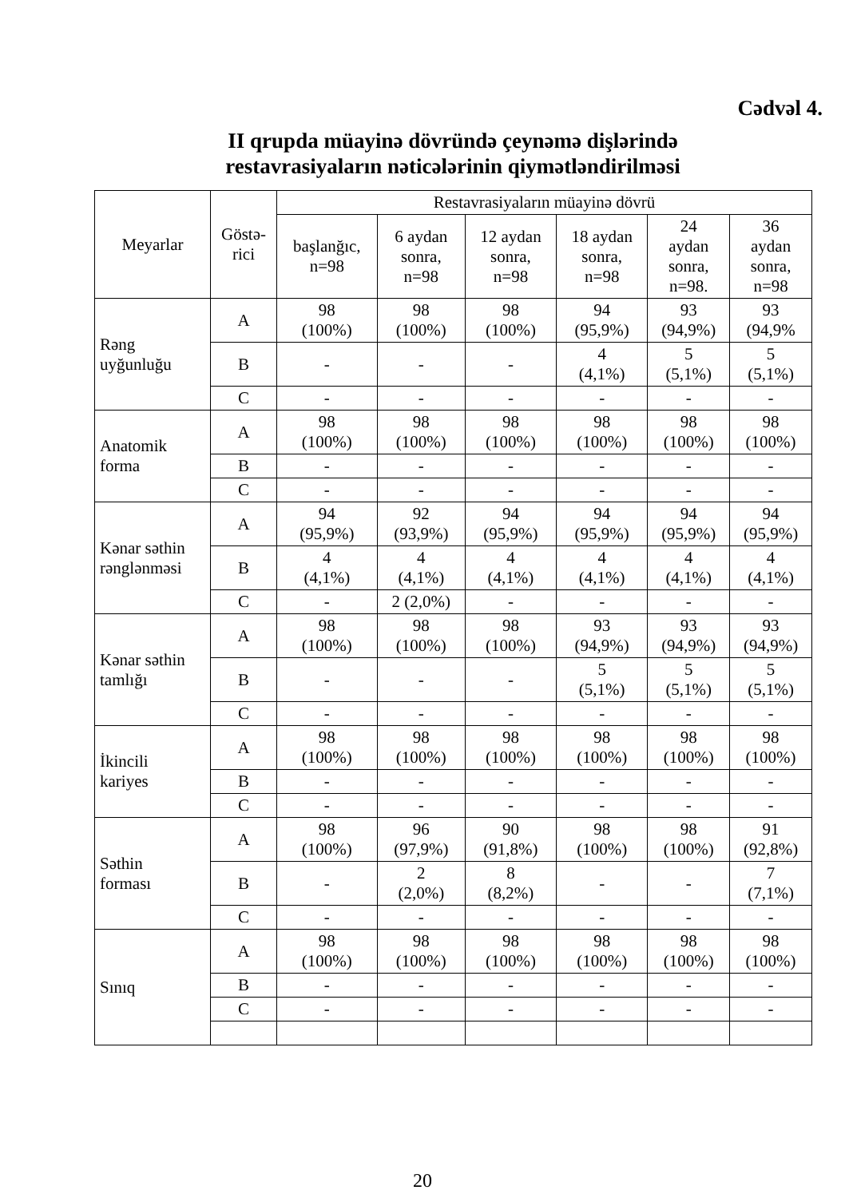Cədvəl 4.
II qrupda müayinə dövründə çeynəmə dişlərində
restavrasiyaların nəticələrinin qiymətləndirilməsi
| Meyarlar | Göstə- rici | Restavrasiyaların müayinə dövrü | | | | | |
| --- | --- | --- | --- | --- | --- | --- | --- |
| | | başlanğıc, n=98 | 6 aydan sonra, n=98 | 12 aydan sonra, n=98 | 18 aydan sonra, n=98 | 24 aydan sonra, n=98. | 36 aydan sonra, n=98 |
| Rəng uyğunluğu | A | 98 (100%) | 98 (100%) | 98 (100%) | 94 (95,9%) | 93 (94,9%) | 93 (94,9% |
| | B | - | - | - | 4 (4,1%) | 5 (5,1%) | 5 (5,1%) |
| | C | - | - | - | - | - | - |
| Anatomik forma | A | 98 (100%) | 98 (100%) | 98 (100%) | 98 (100%) | 98 (100%) | 98 (100%) |
| | B | - | - | - | - | - | - |
| | C | - | - | - | - | - | - |
| Kənar səthin rənglənməsi | A | 94 (95,9%) | 92 (93,9%) | 94 (95,9%) | 94 (95,9%) | 94 (95,9%) | 94 (95,9%) |
| | B | 4 (4,1%) | 4 (4,1%) | 4 (4,1%) | 4 (4,1%) | 4 (4,1%) | 4 (4,1%) |
| | C | - | 2 (2,0%) | - | - | - | - |
| Kənar səthin tamlığı | A | 98 (100%) | 98 (100%) | 98 (100%) | 93 (94,9%) | 93 (94,9%) | 93 (94,9%) |
| | B | - | - | - | 5 (5,1%) | 5 (5,1%) | 5 (5,1%) |
| | C | - | - | - | - | - | - |
| İkincili kariyes | A | 98 (100%) | 98 (100%) | 98 (100%) | 98 (100%) | 98 (100%) | 98 (100%) |
| | B | - | - | - | - | - | - |
| | C | - | - | - | - | - | - |
| Səthin forması | A | 98 (100%) | 96 (97,9%) | 90 (91,8%) | 98 (100%) | 98 (100%) | 91 (92,8%) |
| | B | - | 2 (2,0%) | 8 (8,2%) | - | - | 7 (7,1%) |
| | C | - | - | - | - | - | - |
| Sınıq | A | 98 (100%) | 98 (100%) | 98 (100%) | 98 (100%) | 98 (100%) | 98 (100%) |
| | B | - | - | - | - | - | - |
| | C | - | - | - | - | - | - |
20